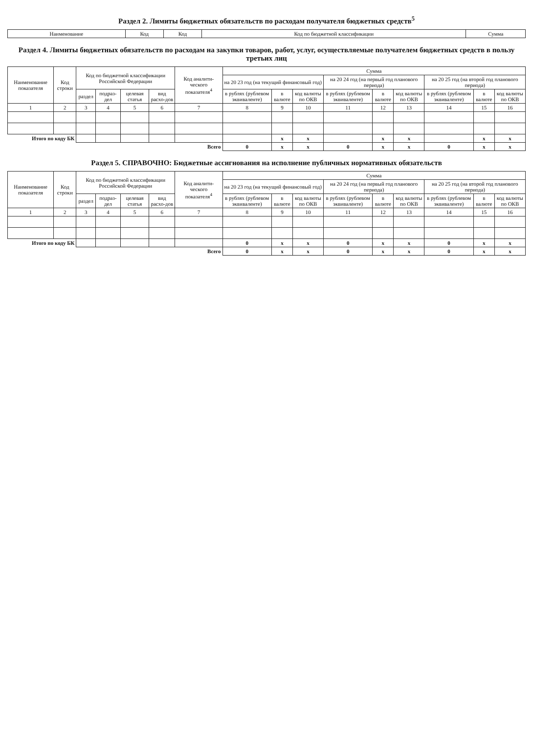Раздел 2. Лимиты бюджетных обязательств по расходам получателя бюджетных средств<sup>5</sup>
| Наименование | Код | Код | Код по бюджетной классификации | Сумма |
| --- | --- | --- | --- | --- |
Раздел 4. Лимиты бюджетных обязательств по расходам на закупки товаров, работ, услуг, осуществляемые получателем бюджетных средств в пользу третьих лиц
| Наименование показателя | Код строки | Код по бюджетной классификации Российской Федерации | | | | Код аналити-ческого показателя<sup>4</sup> | Сумма | | | | | | | | |
| --- | --- | --- | --- | --- | --- | --- | --- | --- | --- | --- | --- | --- | --- | --- | --- |
| | | | | | | | на 20 23 год (на текущий финансовый год) | | | на 20 24 год (на первый год планового периода) | | | на 20 25 год (на второй год планового периода) | | |
| | | раздел | подраз-дел | целевая статья | вид расхо-дов | | в рублях (рублевом эквиваленте) | в валюте | код валюты по ОКВ | в рублях (рублевом эквиваленте) | в валюте | код валюты по ОКВ | в рублях (рублевом эквиваленте) | в валюте | код валюты по ОКВ |
| 1 | 2 | 3 | 4 | 5 | 6 | 7 | 8 | 9 | 10 | 11 | 12 | 13 | 14 | 15 | 16 |
| Итого по коду БК | | | | | | | | x | x | | x | x | | x | x |
| Всего | | | | | | | 0 | x | x | 0 | x | x | 0 | x | x |
Раздел 5. СПРАВОЧНО: Бюджетные ассигнования на исполнение публичных нормативных обязательств
| Наименование показателя | Код строки | Код по бюджетной классификации Российской Федерации | | | | Код аналити-ческого показателя<sup>4</sup> | Сумма | | | | | | | | |
| --- | --- | --- | --- | --- | --- | --- | --- | --- | --- | --- | --- | --- | --- | --- | --- |
| | | | | | | | на 20 23 год (на текущий финансовый год) | | | на 20 24 год (на первый год планового периода) | | | на 20 25 год (на второй год планового периода) | | |
| | | раздел | подраз-дел | целевая статья | вид расхо-дов | | в рублях (рублевом эквиваленте) | в валюте | код валюты по ОКВ | в рублях (рублевом эквиваленте) | в валюте | код валюты по ОКВ | в рублях (рублевом эквиваленте) | в валюте | код валюты по ОКВ |
| 1 | 2 | 3 | 4 | 5 | 6 | 7 | 8 | 9 | 10 | 11 | 12 | 13 | 14 | 15 | 16 |
| Итого по коду БК | | | | | | | 0 | x | x | 0 | x | x | 0 | x | x |
| Всего | | | | | | | 0 | x | x | 0 | x | x | 0 | x | x |